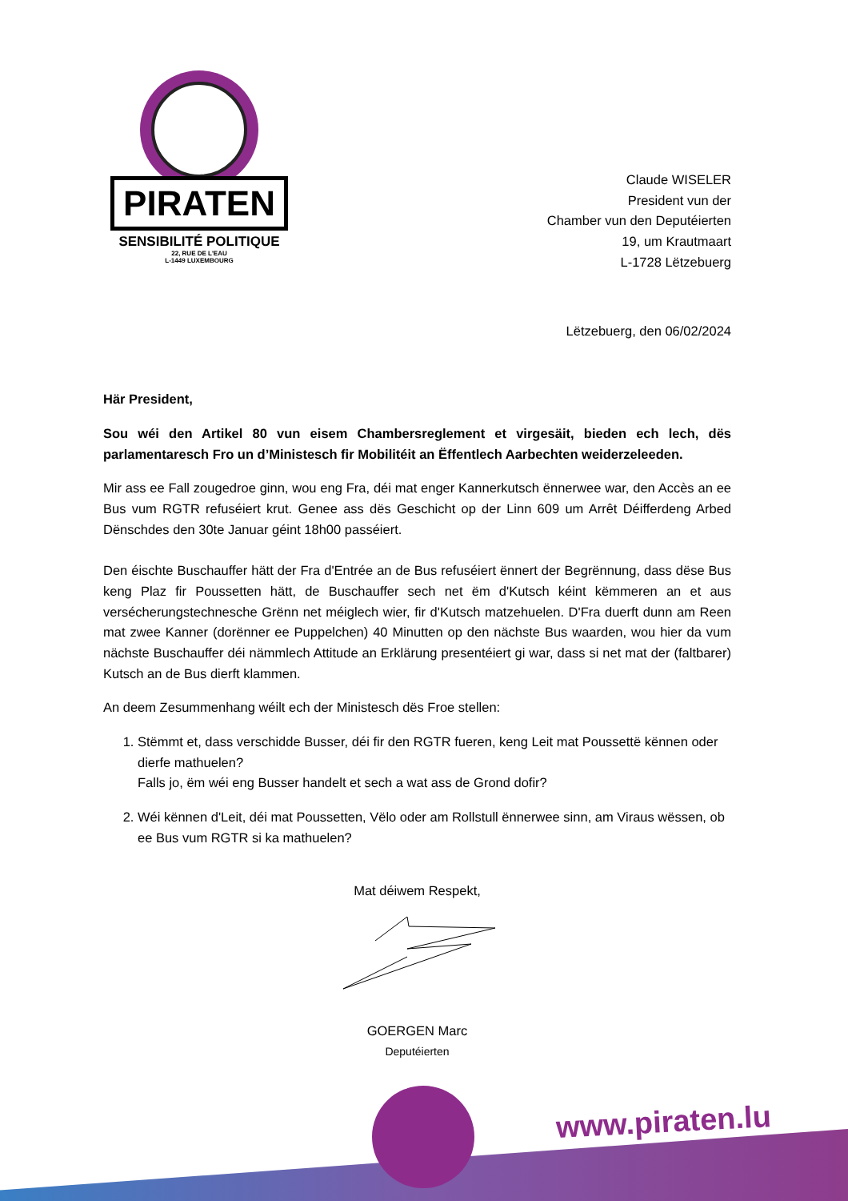PIRATEN
SENSIBILITÉ POLITIQUE
22, RUE DE L'EAU
L-1449 LUXEMBOURG
Claude WISELER
President vun der
Chamber vun den Deputéierten
19, um Krautmaart
L-1728 Lëtzebuerg
Lëtzebuerg, den 06/02/2024
Här President,
Sou wéi den Artikel 80 vun eisem Chambersreglement et virgesäit, bieden ech lech, dës parlamentaresch Fro un d’Ministesch fir Mobilitéit an Ëffentlech Aarbechten weiderzeleeden.
Mir ass ee Fall zougedroe ginn, wou eng Fra, déi mat enger Kannerkutsch ënnerwee war, den Accès an ee Bus vum RGTR refuséiert krut. Genee ass dës Geschicht op der Linn 609 um Arrêt Déifferdeng Arbed Dënschdes den 30te Januar géint 18h00 passéiert.
Den éischte Buschauffer hätt der Fra d'Entrée an de Bus refuséiert ënnert der Begrënnung, dass dëse Bus keng Plaz fir Poussetten hätt, de Buschauffer sech net ëm d'Kutsch kéint këmmeren an et aus versécherungstechnesche Grënn net méiglech wier, fir d'Kutsch matzehuelen. D'Fra duerft dunn am Reen mat zwee Kanner (dorënner ee Puppelchen) 40 Minutten op den nächste Bus waarden, wou hier da vum nächste Buschauffer déi nämmlech Attitude an Erklärung presentéiert gi war, dass si net mat der (faltbarer) Kutsch an de Bus dierft klammen.
An deem Zesummenhang wéilt ech der Ministesch dës Froe stellen:
1. Stëmmt et, dass verschidde Busser, déi fir den RGTR fueren, keng Leit mat Poussettë kënnen oder dierfe mathuelen?
Falls jo, ëm wéi eng Busser handelt et sech a wat ass de Grond dofir?
2. Wéi kënnen d'Leit, déi mat Poussetten, Vëlo oder am Rollstull ënnerwee sinn, am Viraus wëssen, ob ee Bus vum RGTR si ka mathuelen?
Mat déiwem Respekt,
GOERGEN Marc
Deputéierten
www.piraten.lu